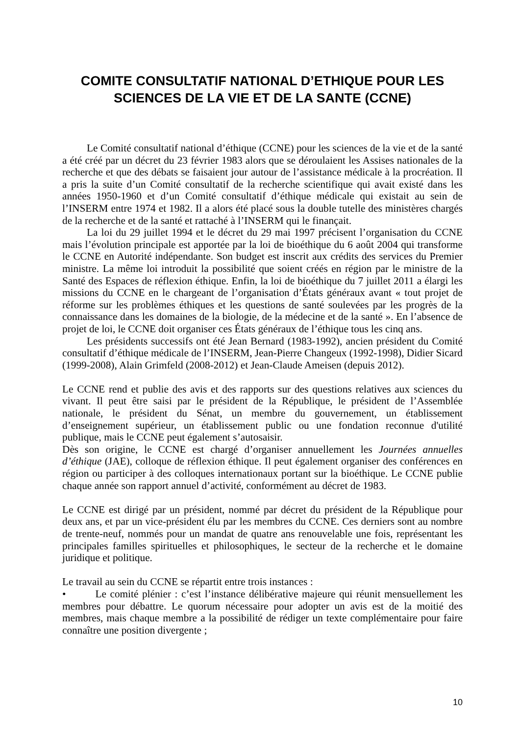COMITE CONSULTATIF NATIONAL D’ETHIQUE POUR LES SCIENCES DE LA VIE ET DE LA SANTE (CCNE)
Le Comité consultatif national d’éthique (CCNE) pour les sciences de la vie et de la santé a été créé par un décret du 23 février 1983 alors que se déroulaient les Assises nationales de la recherche et que des débats se faisaient jour autour de l’assistance médicale à la procréation. Il a pris la suite d’un Comité consultatif de la recherche scientifique qui avait existé dans les années 1950-1960 et d’un Comité consultatif d’éthique médicale qui existait au sein de l’INSERM entre 1974 et 1982. Il a alors été placé sous la double tutelle des ministères chargés de la recherche et de la santé et rattaché à l’INSERM qui le finançait.
La loi du 29 juillet 1994 et le décret du 29 mai 1997 précisent l’organisation du CCNE mais l’évolution principale est apportée par la loi de bioéthique du 6 août 2004 qui transforme le CCNE en Autorité indépendante. Son budget est inscrit aux crédits des services du Premier ministre. La même loi introduit la possibilité que soient créés en région par le ministre de la Santé des Espaces de réflexion éthique. Enfin, la loi de bioéthique du 7 juillet 2011 a élargi les missions du CCNE en le chargeant de l’organisation d’États généraux avant « tout projet de réforme sur les problèmes éthiques et les questions de santé soulevées par les progrès de la connaissance dans les domaines de la biologie, de la médecine et de la santé ». En l’absence de projet de loi, le CCNE doit organiser ces États généraux de l’éthique tous les cinq ans.
Les présidents successifs ont été Jean Bernard (1983-1992), ancien président du Comité consultatif d’éthique médicale de l’INSERM, Jean-Pierre Changeux (1992-1998), Didier Sicard (1999-2008), Alain Grimfeld (2008-2012) et Jean-Claude Ameisen (depuis 2012).
Le CCNE rend et publie des avis et des rapports sur des questions relatives aux sciences du vivant. Il peut être saisi par le président de la République, le président de l’Assemblée nationale, le président du Sénat, un membre du gouvernement, un établissement d’enseignement supérieur, un établissement public ou une fondation reconnue d'utilité publique, mais le CCNE peut également s’autosaisir.
Dès son origine, le CCNE est chargé d’organiser annuellement les Journées annuelles d’éthique (JAE), colloque de réflexion éthique. Il peut également organiser des conférences en région ou participer à des colloques internationaux portant sur la bioéthique. Le CCNE publie chaque année son rapport annuel d’activité, conformément au décret de 1983.
Le CCNE est dirigé par un président, nommé par décret du président de la République pour deux ans, et par un vice-président élu par les membres du CCNE. Ces derniers sont au nombre de trente-neuf, nommés pour un mandat de quatre ans renouvelable une fois, représentant les principales familles spirituelles et philosophiques, le secteur de la recherche et le domaine juridique et politique.
Le travail au sein du CCNE se répartit entre trois instances :
• Le comité plénier : c’est l’instance délibérative majeure qui réunit mensuellement les membres pour débattre. Le quorum nécessaire pour adopter un avis est de la moitié des membres, mais chaque membre a la possibilité de rédiger un texte complémentaire pour faire connaître une position divergente ;
10